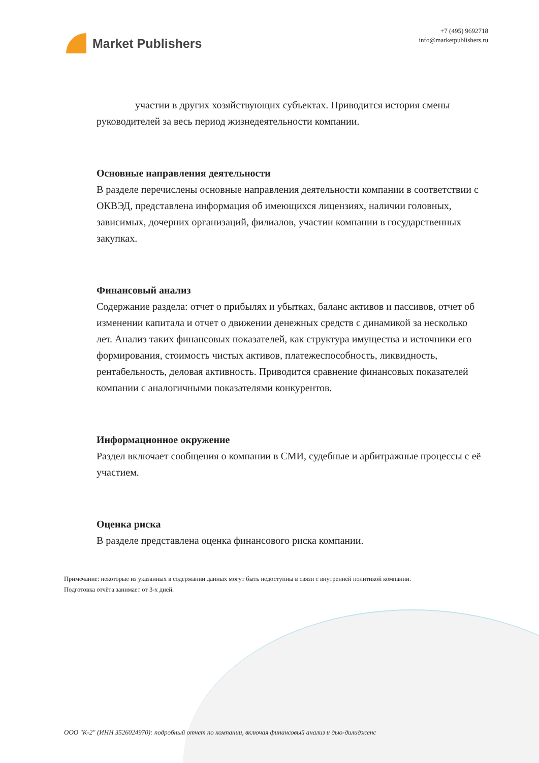Market Publishers
+7 (495) 9692718
info@marketpublishers.ru
участии в других хозяйствующих субъектах. Приводится история смены руководителей за весь период жизнедеятельности компании.
Основные направления деятельности
В разделе перечислены основные направления деятельности компании в соответствии с ОКВЭД, представлена информация об имеющихся лицензиях, наличии головных, зависимых, дочерних организаций, филиалов, участии компании в государственных закупках.
Финансовый анализ
Содержание раздела: отчет о прибылях и убытках, баланс активов и пассивов, отчет об изменении капитала и отчет о движении денежных средств с динамикой за несколько лет. Анализ таких финансовых показателей, как структура имущества и источники его формирования, стоимость чистых активов, платежеспособность, ликвидность, рентабельность, деловая активность. Приводится сравнение финансовых показателей компании с аналогичными показателями конкурентов.
Информационное окружение
Раздел включает сообщения о компании в СМИ, судебные и арбитражные процессы с её участием.
Оценка риска
В разделе представлена оценка финансового риска компании.
Примечание: некоторые из указанных в содержании данных могут быть недоступны в связи с внутренней политикой компании.
Подготовка отчёта занимает от 3-х дней.
ООО "К-2" (ИНН 3526024970): подробный отчет по компании, включая финансовый анализ и дью-дилидженс